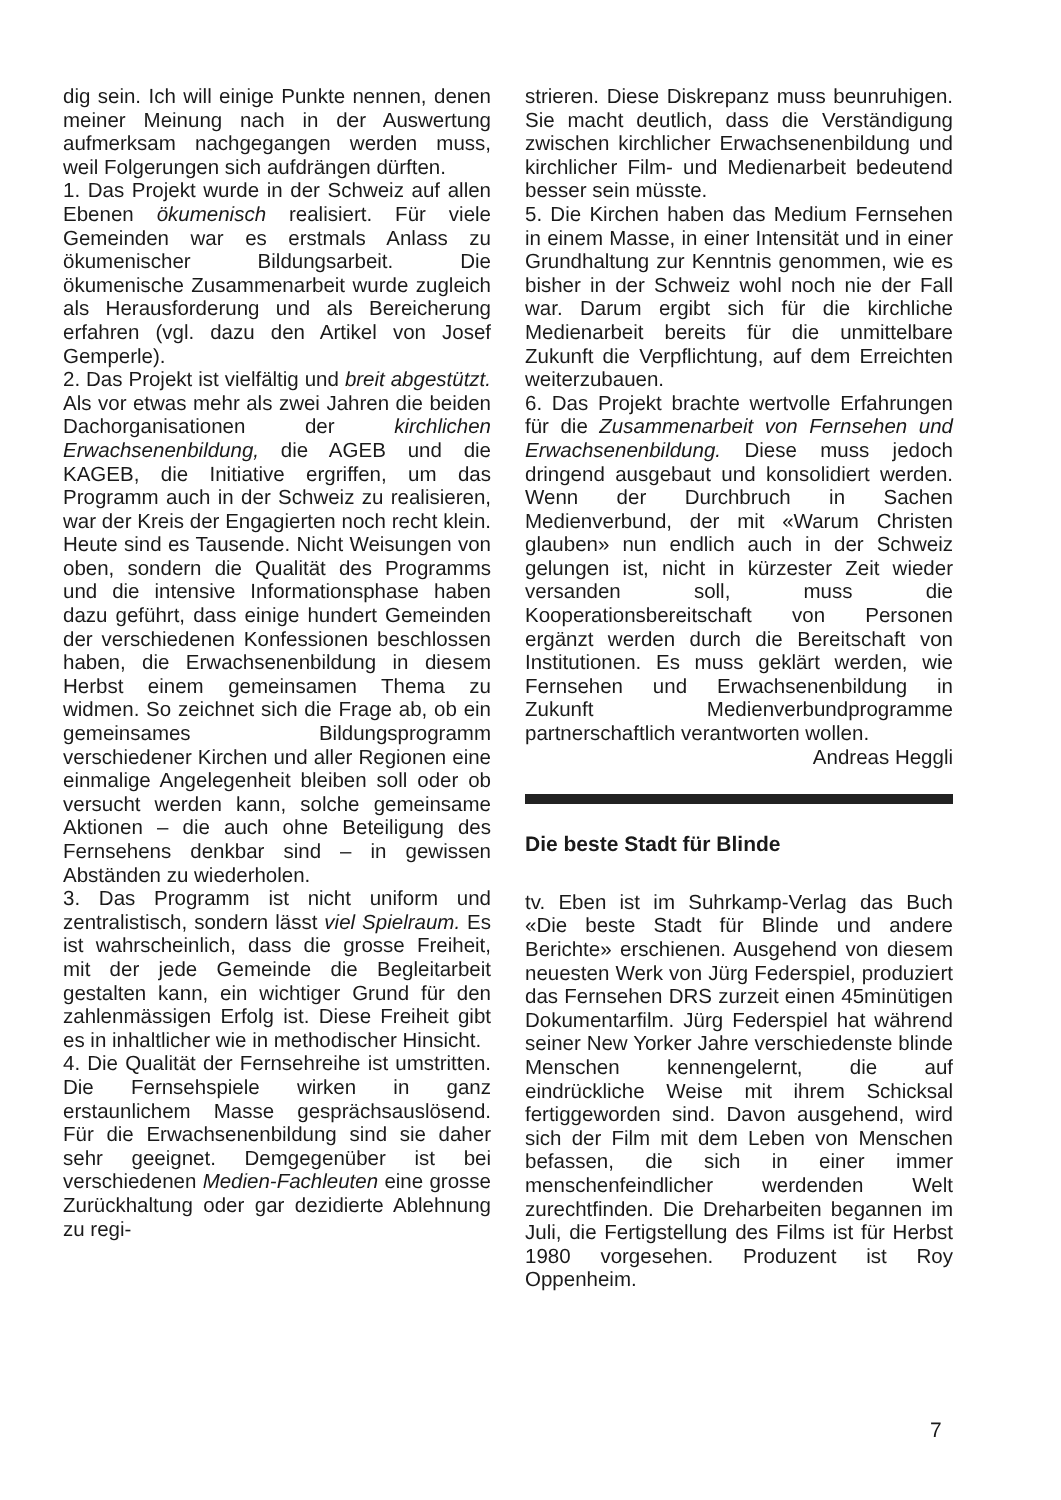dig sein. Ich will einige Punkte nennen, denen meiner Meinung nach in der Auswertung aufmerksam nachgegangen werden muss, weil Folgerungen sich aufdrängen dürften.
1. Das Projekt wurde in der Schweiz auf allen Ebenen ökumenisch realisiert. Für viele Gemeinden war es erstmals Anlass zu ökumenischer Bildungsarbeit. Die ökumenische Zusammenarbeit wurde zugleich als Herausforderung und als Bereicherung erfahren (vgl. dazu den Artikel von Josef Gemperle).
2. Das Projekt ist vielfältig und breit abgestützt. Als vor etwas mehr als zwei Jahren die beiden Dachorganisationen der kirchlichen Erwachsenenbildung, die AGEB und die KAGEB, die Initiative ergriffen, um das Programm auch in der Schweiz zu realisieren, war der Kreis der Engagierten noch recht klein. Heute sind es Tausende. Nicht Weisungen von oben, sondern die Qualität des Programms und die intensive Informationsphase haben dazu geführt, dass einige hundert Gemeinden der verschiedenen Konfessionen beschlossen haben, die Erwachsenenbildung in diesem Herbst einem gemeinsamen Thema zu widmen. So zeichnet sich die Frage ab, ob ein gemeinsames Bildungsprogramm verschiedener Kirchen und aller Regionen eine einmalige Angelegenheit bleiben soll oder ob versucht werden kann, solche gemeinsame Aktionen – die auch ohne Beteiligung des Fernsehens denkbar sind – in gewissen Abständen zu wiederholen.
3. Das Programm ist nicht uniform und zentralistisch, sondern lässt viel Spielraum. Es ist wahrscheinlich, dass die grosse Freiheit, mit der jede Gemeinde die Begleitarbeit gestalten kann, ein wichtiger Grund für den zahlenmässigen Erfolg ist. Diese Freiheit gibt es in inhaltlicher wie in methodischer Hinsicht.
4. Die Qualität der Fernsehreihe ist umstritten. Die Fernsehspiele wirken in ganz erstaunlichem Masse gesprächsauslösend. Für die Erwachsenenbildung sind sie daher sehr geeignet. Demgegenüber ist bei verschiedenen Medien-Fachleuten eine grosse Zurückhaltung oder gar dezidierte Ablehnung zu regi-
strieren. Diese Diskrepanz muss beunruhigen. Sie macht deutlich, dass die Verständigung zwischen kirchlicher Erwachsenenbildung und kirchlicher Film- und Medienarbeit bedeutend besser sein müsste.
5. Die Kirchen haben das Medium Fernsehen in einem Masse, in einer Intensität und in einer Grundhaltung zur Kenntnis genommen, wie es bisher in der Schweiz wohl noch nie der Fall war. Darum ergibt sich für die kirchliche Medienarbeit bereits für die unmittelbare Zukunft die Verpflichtung, auf dem Erreichten weiterzubauen.
6. Das Projekt brachte wertvolle Erfahrungen für die Zusammenarbeit von Fernsehen und Erwachsenenbildung. Diese muss jedoch dringend ausgebaut und konsolidiert werden. Wenn der Durchbruch in Sachen Medienverbund, der mit «Warum Christen glauben» nun endlich auch in der Schweiz gelungen ist, nicht in kürzester Zeit wieder versanden soll, muss die Kooperationsbereitschaft von Personen ergänzt werden durch die Bereitschaft von Institutionen. Es muss geklärt werden, wie Fernsehen und Erwachsenenbildung in Zukunft Medienverbundprogramme partnerschaftlich verantworten wollen.
Andreas Heggli
Die beste Stadt für Blinde
tv. Eben ist im Suhrkamp-Verlag das Buch «Die beste Stadt für Blinde und andere Berichte» erschienen. Ausgehend von diesem neuesten Werk von Jürg Federspiel, produziert das Fernsehen DRS zurzeit einen 45minütigen Dokumentarfilm. Jürg Federspiel hat während seiner New Yorker Jahre verschiedenste blinde Menschen kennengelernt, die auf eindrückliche Weise mit ihrem Schicksal fertiggeworden sind. Davon ausgehend, wird sich der Film mit dem Leben von Menschen befassen, die sich in einer immer menschenfeindlicher werdenden Welt zurechtfinden. Die Dreharbeiten begannen im Juli, die Fertigstellung des Films ist für Herbst 1980 vorgesehen. Produzent ist Roy Oppenheim.
7